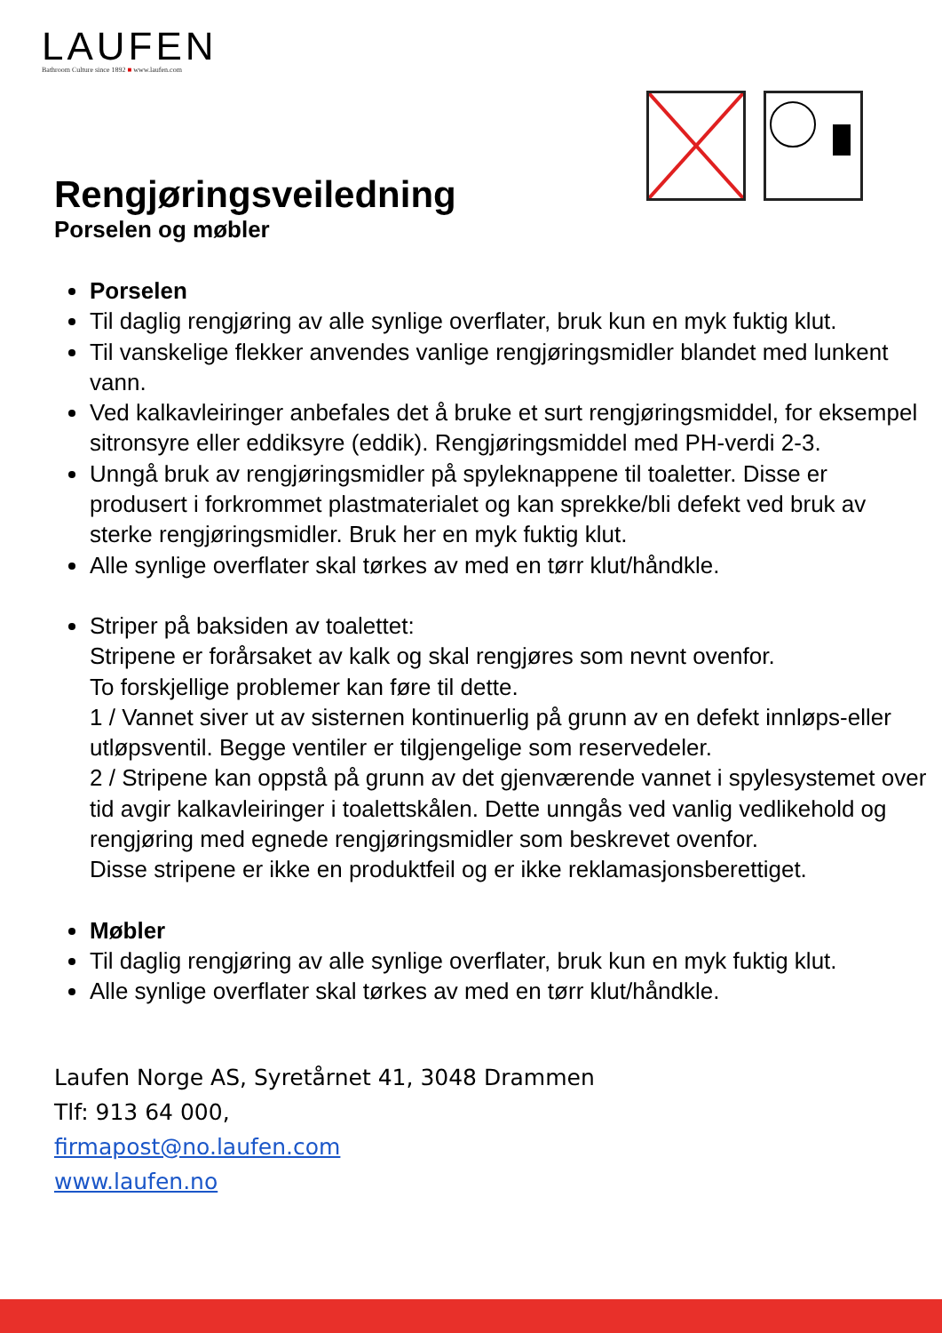LAUFEN
Bathroom Culture since 1892 ■ www.laufen.com
Rengjøringsveiledning
Porselen og møbler
Porselen
Til daglig rengjøring av alle synlige overflater, bruk kun en myk fuktig klut.
Til vanskelige flekker anvendes vanlige rengjøringsmidler blandet med lunkent vann.
Ved kalkavleiringer anbefales det å bruke et surt rengjøringsmiddel, for eksempel sitronsyre eller eddiksyre (eddik). Rengjøringsmiddel med PH-verdi 2-3.
Unngå bruk av rengjøringsmidler på spyleknappene til toaletter. Disse er produsert i forkrommet plastmaterialet og kan sprekke/bli defekt ved bruk av sterke rengjøringsmidler. Bruk her en myk fuktig klut.
Alle synlige overflater skal tørkes av med en tørr klut/håndkle.
Striper på baksiden av toalettet:
Stripene er forårsaket av kalk og skal rengjøres som nevnt ovenfor.
To forskjellige problemer kan føre til dette.
1 / Vannet siver ut av sisternen kontinuerlig på grunn av en defekt innløps-eller utløpsventil. Begge ventiler er tilgjengelige som reservedeler.
2 / Stripene kan oppstå på grunn av det gjenværende vannet i spylesystemet over tid avgir kalkavleiringer i toalettskålen. Dette unngås ved vanlig vedlikehold og rengjøring med egnede rengjøringsmidler som beskrevet ovenfor.
Disse stripene er ikke en produktfeil og er ikke reklamasjonsberettiget.
Møbler
Til daglig rengjøring av alle synlige overflater, bruk kun en myk fuktig klut.
Alle synlige overflater skal tørkes av med en tørr klut/håndkle.
Laufen Norge AS, Syretårnet 41, 3048 Drammen
Tlf: 913 64 000,
firmapost@no.laufen.com
www.laufen.no